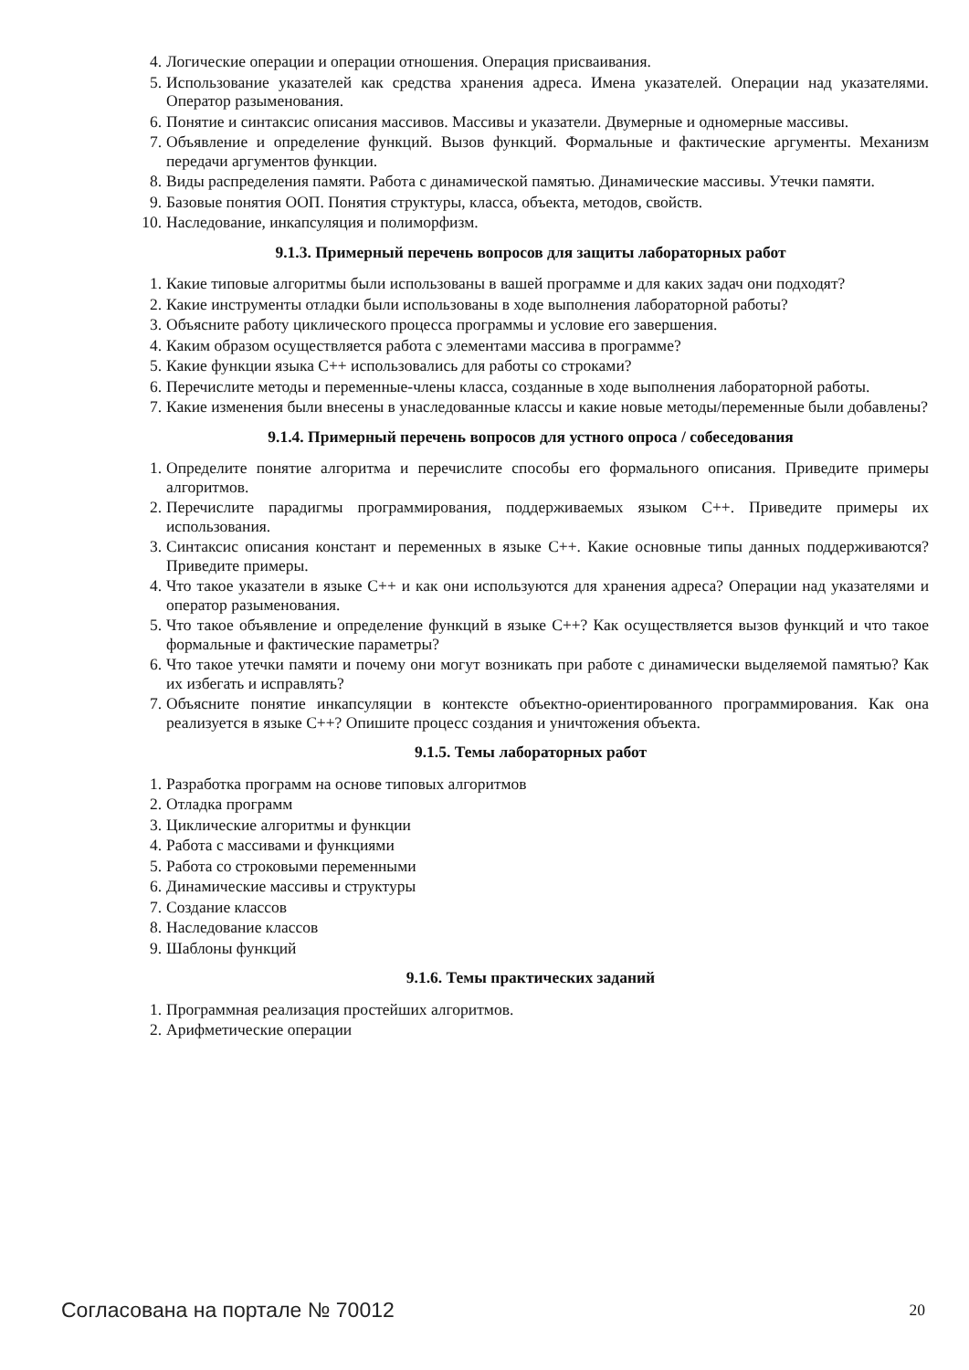4. Логические операции и операции отношения. Операция присваивания.
5. Использование указателей как средства хранения адреса. Имена указателей. Операции над указателями. Оператор разыменования.
6. Понятие и синтаксис описания массивов. Массивы и указатели. Двумерные и одномерные массивы.
7. Объявление и определение функций. Вызов функций. Формальные и фактические аргументы. Механизм передачи аргументов функции.
8. Виды распределения памяти. Работа с динамической памятью. Динамические массивы. Утечки памяти.
9. Базовые понятия ООП. Понятия структуры, класса, объекта, методов, свойств.
10. Наследование, инкапсуляция и полиморфизм.
9.1.3. Примерный перечень вопросов для защиты лабораторных работ
1. Какие типовые алгоритмы были использованы в вашей программе и для каких задач они подходят?
2. Какие инструменты отладки были использованы в ходе выполнения лабораторной работы?
3. Объясните работу циклического процесса программы и условие его завершения.
4. Каким образом осуществляется работа с элементами массива в программе?
5. Какие функции языка C++ использовались для работы со строками?
6. Перечислите методы и переменные-члены класса, созданные в ходе выполнения лабораторной работы.
7. Какие изменения были внесены в унаследованные классы и какие новые методы/переменные были добавлены?
9.1.4. Примерный перечень вопросов для устного опроса / собеседования
1. Определите понятие алгоритма и перечислите способы его формального описания. Приведите примеры алгоритмов.
2. Перечислите парадигмы программирования, поддерживаемых языком C++. Приведите примеры их использования.
3. Синтаксис описания констант и переменных в языке C++. Какие основные типы данных поддерживаются? Приведите примеры.
4. Что такое указатели в языке C++ и как они используются для хранения адреса? Операции над указателями и оператор разыменования.
5. Что такое объявление и определение функций в языке C++? Как осуществляется вызов функций и что такое формальные и фактические параметры?
6. Что такое утечки памяти и почему они могут возникать при работе с динамически выделяемой памятью? Как их избегать и исправлять?
7. Объясните понятие инкапсуляции в контексте объектно-ориентированного программирования. Как она реализуется в языке C++? Опишите процесс создания и уничтожения объекта.
9.1.5. Темы лабораторных работ
1. Разработка программ на основе типовых алгоритмов
2. Отладка программ
3. Циклические алгоритмы и функции
4. Работа с массивами и функциями
5. Работа со строковыми переменными
6. Динамические массивы и структуры
7. Создание классов
8. Наследование классов
9. Шаблоны функций
9.1.6. Темы практических заданий
1. Программная реализация простейших алгоритмов.
2. Арифметические операции
Согласована на портале № 70012 20